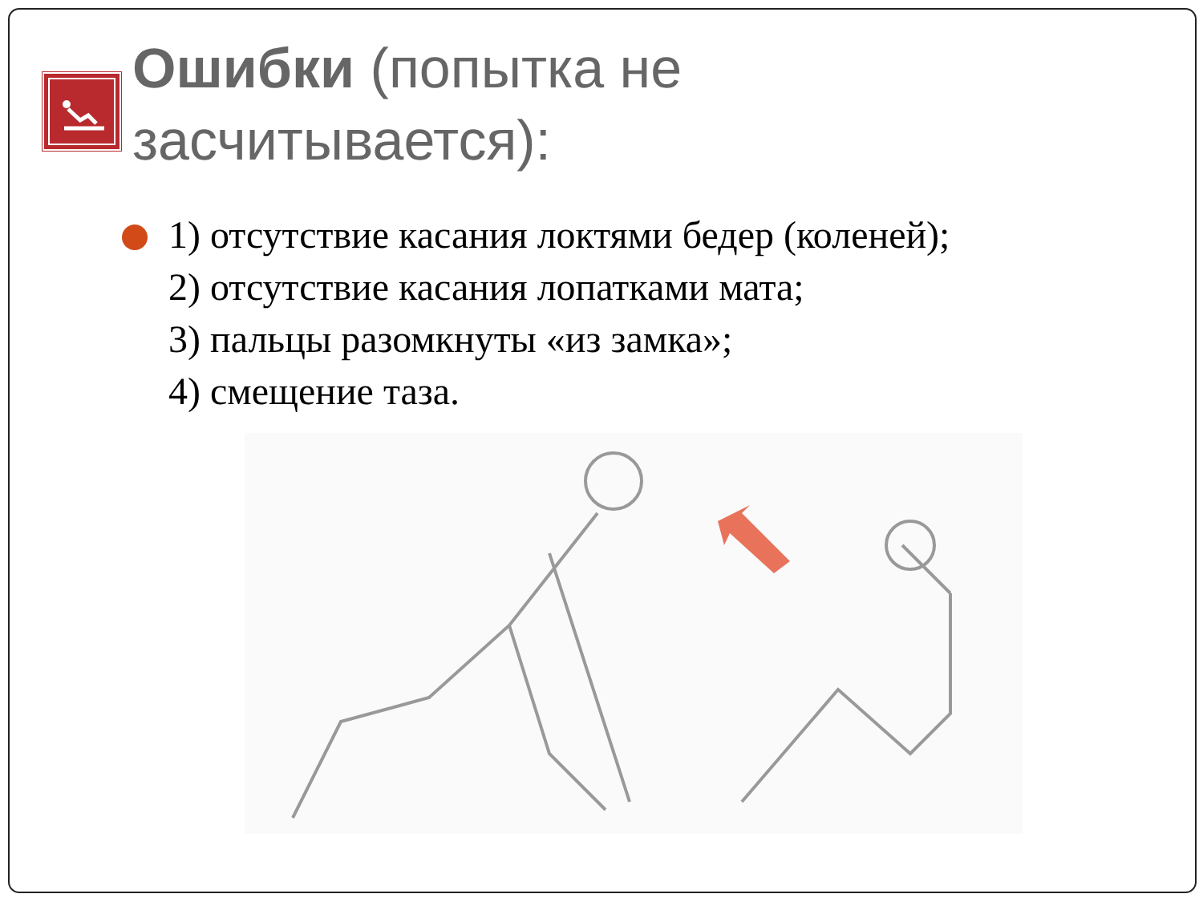Ошибки (попытка не засчитывается):
1) отсутствие касания локтями бедер (коленей);
2) отсутствие касания лопатками мата;
3) пальцы разомкнуты «из замка»;
4) смещение таза.